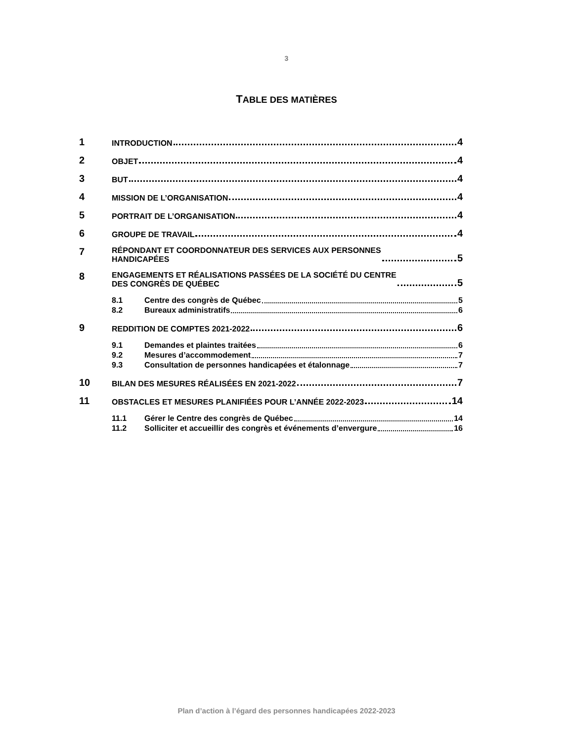3
TABLE DES MATIÈRES
1 INTRODUCTION 4
2 OBJET 4
3 BUT 4
4 MISSION DE L’ORGANISATION 4
5 PORTRAIT DE L’ORGANISATION 4
6 GROUPE DE TRAVAIL 4
7 RÉPONDANT ET COORDONNATEUR DES SERVICES AUX PERSONNES
HANDICAPÉES 5
8 ENGAGEMENTS ET RÉALISATIONS PASSÉES DE LA SOCIÉTÉ DU CENTRE
DES CONGRÈS DE QUÉBEC 5
8.1 Centre des congrès de Québec 5
8.2 Bureaux administratifs 6
9 REDDITION DE COMPTES 2021-2022 6
9.1 Demandes et plaintes traitées 6
9.2 Mesures d’accommodement 7
9.3 Consultation de personnes handicapées et étalonnage 7
10 BILAN DES MESURES RÉALISÉES EN 2021-2022 7
11 OBSTACLES ET MESURES PLANIFIÉES POUR L’ANNÉE 2022-2023 14
11.1 Gérer le Centre des congrès de Québec 14
11.2 Solliciter et accueillir des congrès et événements d’envergure 16
Plan d’action à l’égard des personnes handicapées 2022-2023